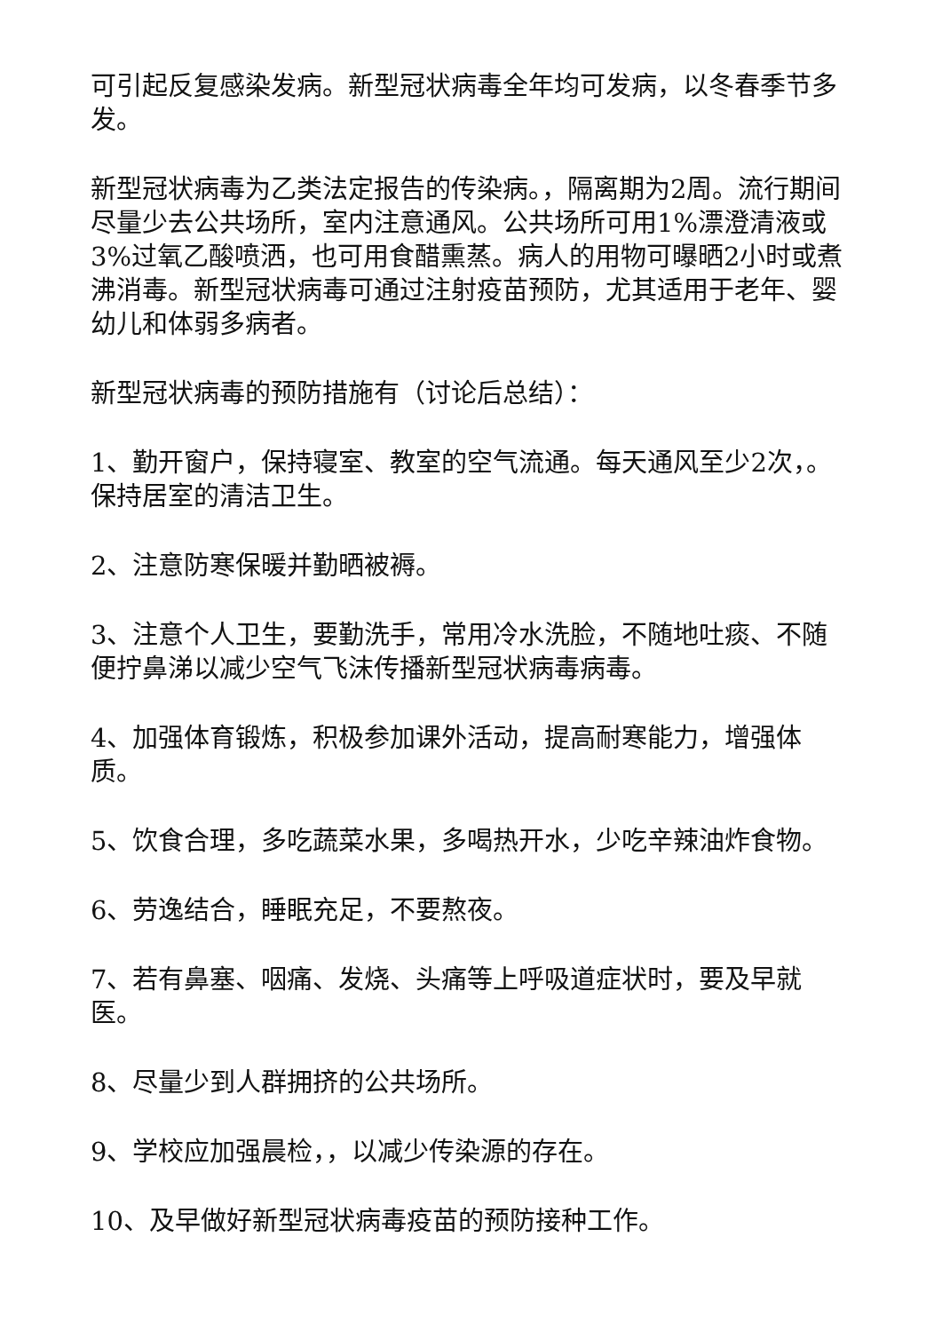可引起反复感染发病。新型冠状病毒全年均可发病，以冬春季节多发。
新型冠状病毒为乙类法定报告的传染病。，隔离期为2周。流行期间尽量少去公共场所，室内注意通风。公共场所可用1%漂澄清液或3%过氧乙酸喷洒，也可用食醋熏蒸。病人的用物可曝晒2小时或煮沸消毒。新型冠状病毒可通过注射疫苗预防，尤其适用于老年、婴幼儿和体弱多病者。
新型冠状病毒的预防措施有（讨论后总结）：
1、勤开窗户，保持寝室、教室的空气流通。每天通风至少2次，。保持居室的清洁卫生。
2、注意防寒保暖并勤晒被褥。
3、注意个人卫生，要勤洗手，常用冷水洗脸，不随地吐痰、不随便拧鼻涕以减少空气飞沫传播新型冠状病毒病毒。
4、加强体育锻炼，积极参加课外活动，提高耐寒能力，增强体质。
5、饮食合理，多吃蔬菜水果，多喝热开水，少吃辛辣油炸食物。
6、劳逸结合，睡眠充足，不要熬夜。
7、若有鼻塞、咽痛、发烧、头痛等上呼吸道症状时，要及早就医。
8、尽量少到人群拥挤的公共场所。
9、学校应加强晨检，，以减少传染源的存在。
10、及早做好新型冠状病毒疫苗的预防接种工作。